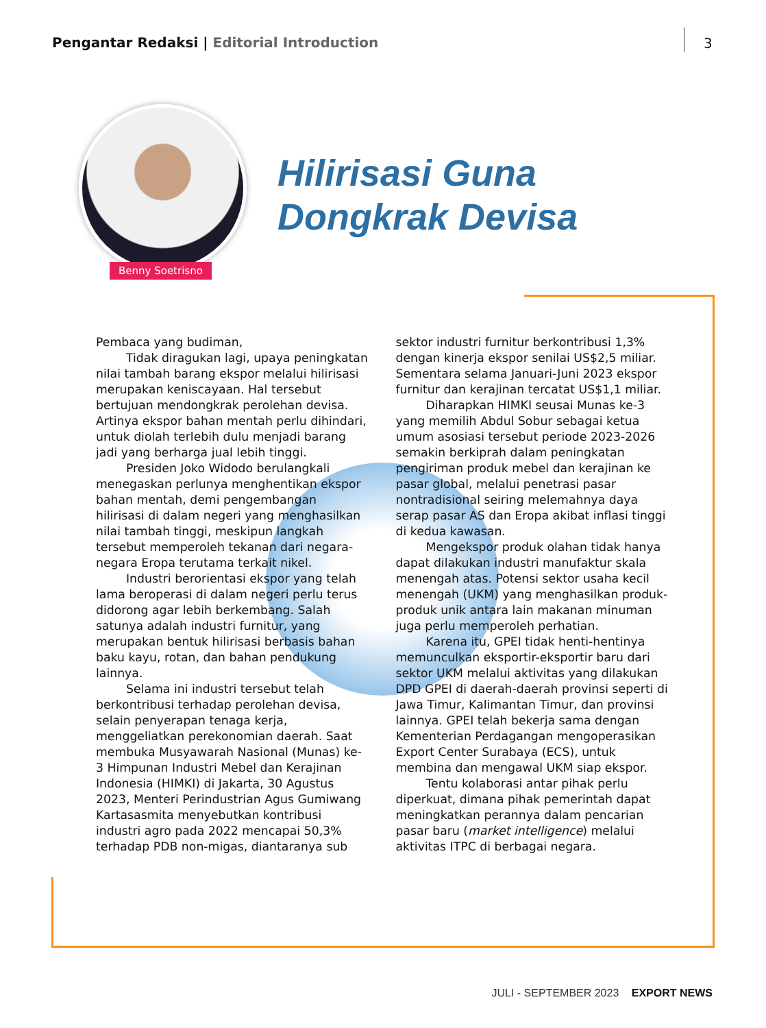Pengantar Redaksi | Editorial Introduction
3
Benny Soetrisno
Hilirisasi Guna
Dongkrak Devisa
Pembaca yang budiman,
Tidak diragukan lagi, upaya peningkatan nilai tambah barang ekspor melalui hilirisasi merupakan keniscayaan. Hal tersebut bertujuan mendongkrak perolehan devisa. Artinya ekspor bahan mentah perlu dihindari, untuk diolah terlebih dulu menjadi barang jadi yang berharga jual lebih tinggi.
Presiden Joko Widodo berulangkali menegaskan perlunya menghentikan ekspor bahan mentah, demi pengembangan hilirisasi di dalam negeri yang menghasilkan nilai tambah tinggi, meskipun langkah tersebut memperoleh tekanan dari negara-negara Eropa terutama terkait nikel.
Industri berorientasi ekspor yang telah lama beroperasi di dalam negeri perlu terus didorong agar lebih berkembang. Salah satunya adalah industri furnitur, yang merupakan bentuk hilirisasi berbasis bahan baku kayu, rotan, dan bahan pendukung lainnya.
Selama ini industri tersebut telah berkontribusi terhadap perolehan devisa, selain penyerapan tenaga kerja, menggeliatkan perekonomian daerah. Saat membuka Musyawarah Nasional (Munas) ke-3 Himpunan Industri Mebel dan Kerajinan Indonesia (HIMKI) di Jakarta, 30 Agustus 2023, Menteri Perindustrian Agus Gumiwang Kartasasmita menyebutkan kontribusi industri agro pada 2022 mencapai 50,3% terhadap PDB non-migas, diantaranya sub sektor industri furnitur berkontribusi 1,3% dengan kinerja ekspor senilai US$2,5 miliar. Sementara selama Januari-Juni 2023 ekspor furnitur dan kerajinan tercatat US$1,1 miliar.
Diharapkan HIMKI seusai Munas ke-3 yang memilih Abdul Sobur sebagai ketua umum asosiasi tersebut periode 2023-2026 semakin berkiprah dalam peningkatan pengiriman produk mebel dan kerajinan ke pasar global, melalui penetrasi pasar nontradisional seiring melemahnya daya serap pasar AS dan Eropa akibat inflasi tinggi di kedua kawasan.
Mengekspor produk olahan tidak hanya dapat dilakukan industri manufaktur skala menengah atas. Potensi sektor usaha kecil menengah (UKM) yang menghasilkan produk-produk unik antara lain makanan minuman juga perlu memperoleh perhatian.
Karena itu, GPEI tidak henti-hentinya memunculkan eksportir-eksportir baru dari sektor UKM melalui aktivitas yang dilakukan DPD GPEI di daerah-daerah provinsi seperti di Jawa Timur, Kalimantan Timur, dan provinsi lainnya. GPEI telah bekerja sama dengan Kementerian Perdagangan mengoperasikan Export Center Surabaya (ECS), untuk membina dan mengawal UKM siap ekspor.
Tentu kolaborasi antar pihak perlu diperkuat, dimana pihak pemerintah dapat meningkatkan perannya dalam pencarian pasar baru (market intelligence) melalui aktivitas ITPC di berbagai negara.
JULI - SEPTEMBER 2023 EXPORT NEWS